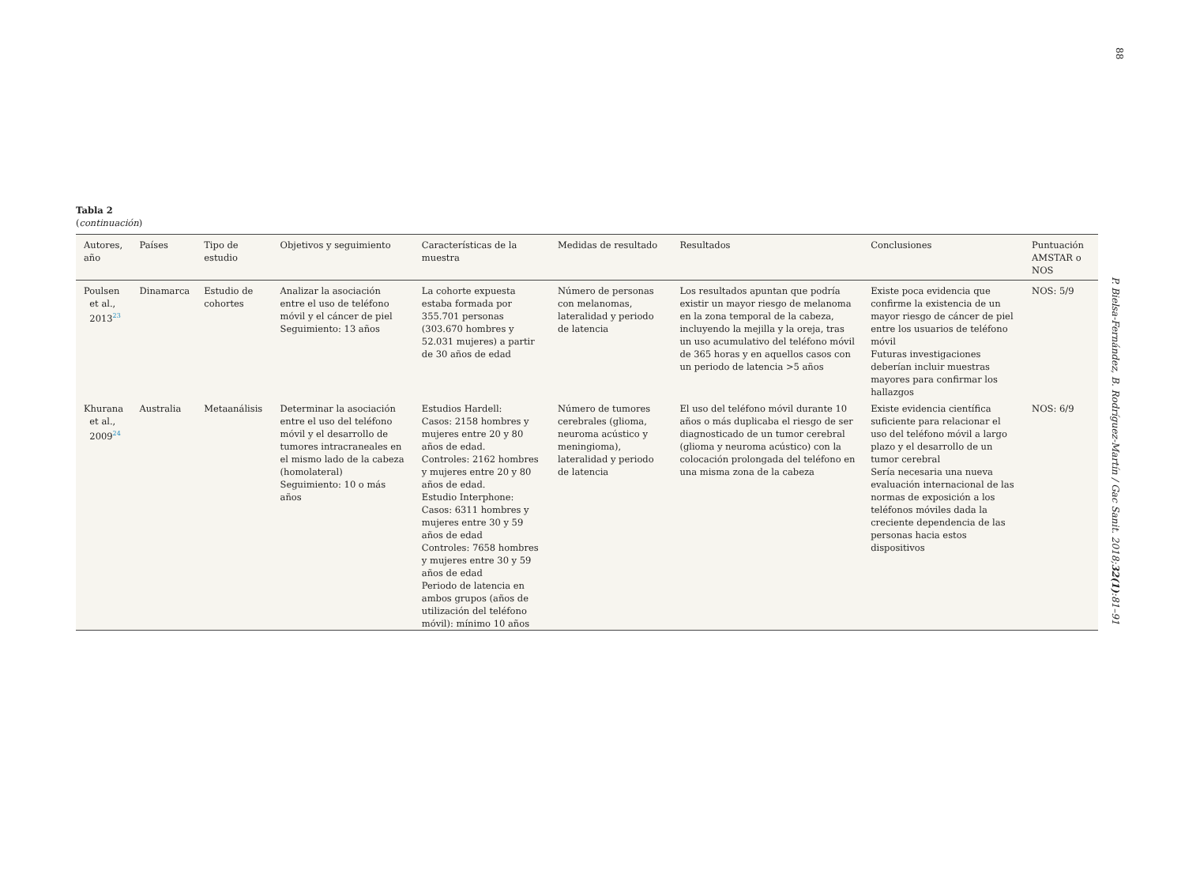88
Tabla 2
(continuación)
| Autores, año | Países | Tipo de estudio | Objetivos y seguimiento | Características de la muestra | Medidas de resultado | Resultados | Conclusiones | Puntuación AMSTAR o NOS |
| --- | --- | --- | --- | --- | --- | --- | --- | --- |
| Poulsen et al., 2013<sup>23</sup> | Dinamarca | Estudio de cohortes | Analizar la asociación entre el uso de teléfono móvil y el cáncer de piel Seguimiento: 13 años | La cohorte expuesta estaba formada por 355.701 personas (303.670 hombres y 52.031 mujeres) a partir de 30 años de edad | Número de personas con melanomas, lateralidad y periodo de latencia | Los resultados apuntan que podría existir un mayor riesgo de melanoma en la zona temporal de la cabeza, incluyendo la mejilla y la oreja, tras un uso acumulativo del teléfono móvil de 365 horas y en aquellos casos con un periodo de latencia >5 años | Existe poca evidencia que confirme la existencia de un mayor riesgo de cáncer de piel entre los usuarios de teléfono móvil Futuras investigaciones deberían incluir muestras mayores para confirmar los hallazgos | NOS: 5/9 |
| Khurana et al., 2009<sup>24</sup> | Australia | Metaanálisis | Determinar la asociación entre el uso del teléfono móvil y el desarrollo de tumores intracraneales en el mismo lado de la cabeza (homolateral) Seguimiento: 10 o más años | Estudios Hardell: Casos: 2158 hombres y mujeres entre 20 y 80 años de edad. Controles: 2162 hombres y mujeres entre 20 y 80 años de edad. Estudio Interphone: Casos: 6311 hombres y mujeres entre 30 y 59 años de edad Controles: 7658 hombres y mujeres entre 30 y 59 años de edad Periodo de latencia en ambos grupos (años de utilización del teléfono móvil): mínimo 10 años | Número de tumores cerebrales (glioma, neuroma acústico y meningioma), lateralidad y periodo de latencia | El uso del teléfono móvil durante 10 años o más duplicaba el riesgo de ser diagnosticado de un tumor cerebral (glioma y neuroma acústico) con la colocación prolongada del teléfono en una misma zona de la cabeza | Existe evidencia científica suficiente para relacionar el uso del teléfono móvil a largo plazo y el desarrollo de un tumor cerebral Sería necesaria una nueva evaluación internacional de las normas de exposición a los teléfonos móviles dada la creciente dependencia de las personas hacia estos dispositivos | NOS: 6/9 |
P. Bielsa-Fernández, B. Rodríguez-Martín / Gac Sanit. 2018;32(1):81–91